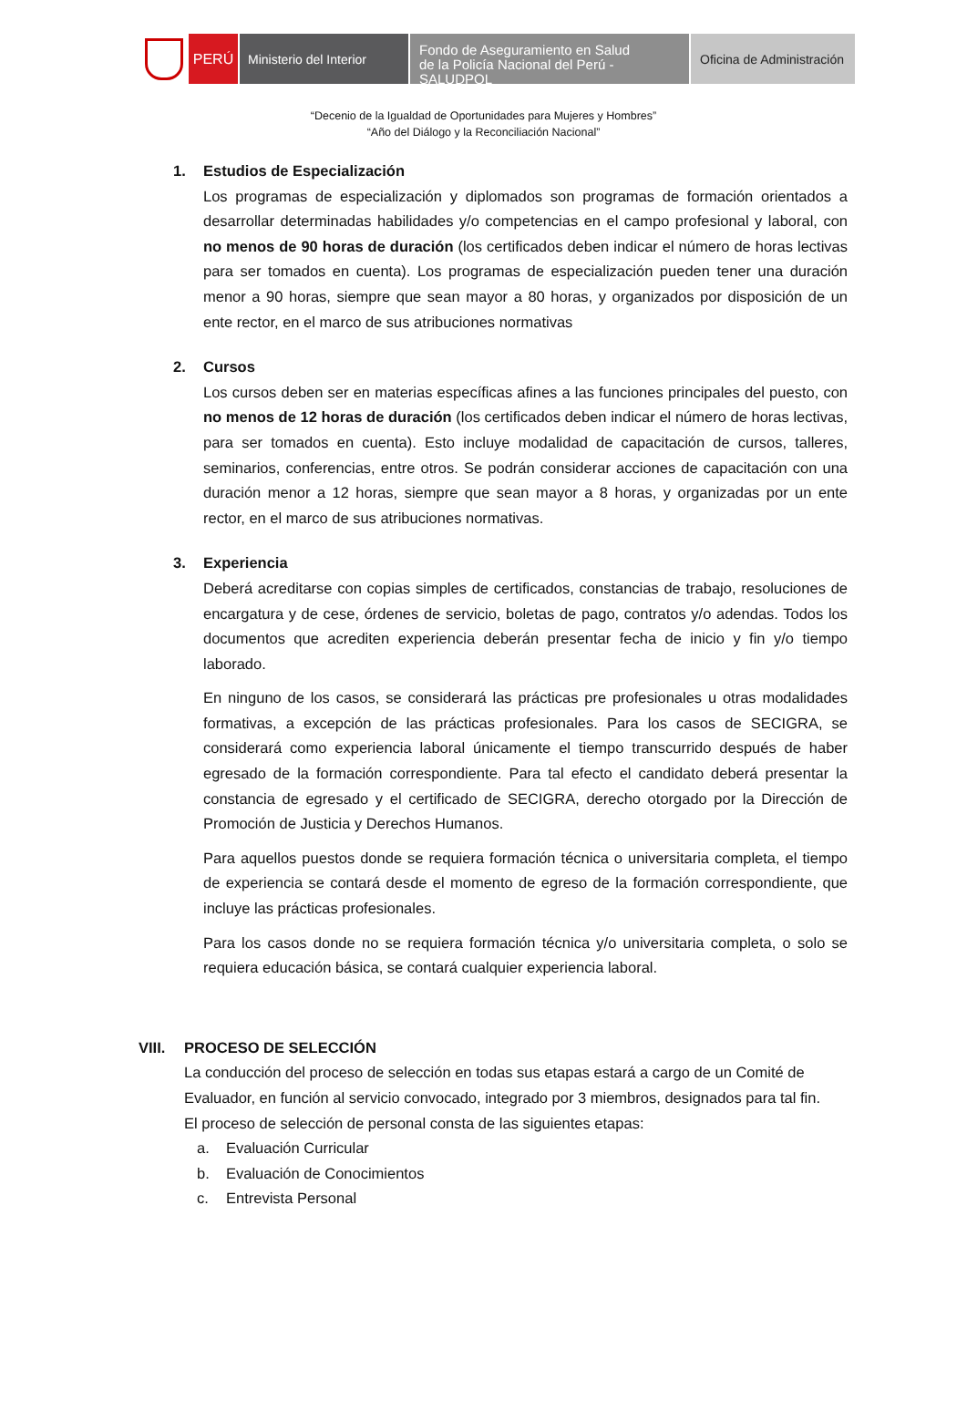PERÚ Ministerio del Interior
Fondo de Aseguramiento en Salud
de la Policía Nacional del Perú - SALUDPOL
Oficina de Administración
“Decenio de la Igualdad de Oportunidades para Mujeres y Hombres”
“Año del Diálogo y la Reconciliación Nacional”
1. Estudios de Especialización
Los programas de especialización y diplomados son programas de formación orientados a desarrollar determinadas habilidades y/o competencias en el campo profesional y laboral, con no menos de 90 horas de duración (los certificados deben indicar el número de horas lectivas para ser tomados en cuenta). Los programas de especialización pueden tener una duración menor a 90 horas, siempre que sean mayor a 80 horas, y organizados por disposición de un ente rector, en el marco de sus atribuciones normativas
2. Cursos
Los cursos deben ser en materias específicas afines a las funciones principales del puesto, con no menos de 12 horas de duración (los certificados deben indicar el número de horas lectivas, para ser tomados en cuenta). Esto incluye modalidad de capacitación de cursos, talleres, seminarios, conferencias, entre otros. Se podrán considerar acciones de capacitación con una duración menor a 12 horas, siempre que sean mayor a 8 horas, y organizadas por un ente rector, en el marco de sus atribuciones normativas.
3. Experiencia
Deberá acreditarse con copias simples de certificados, constancias de trabajo, resoluciones de encargatura y de cese, órdenes de servicio, boletas de pago, contratos y/o adendas. Todos los documentos que acrediten experiencia deberán presentar fecha de inicio y fin y/o tiempo laborado.
En ninguno de los casos, se considerará las prácticas pre profesionales u otras modalidades formativas, a excepción de las prácticas profesionales. Para los casos de SECIGRA, se considerará como experiencia laboral únicamente el tiempo transcurrido después de haber egresado de la formación correspondiente. Para tal efecto el candidato deberá presentar la constancia de egresado y el certificado de SECIGRA, derecho otorgado por la Dirección de Promoción de Justicia y Derechos Humanos.
Para aquellos puestos donde se requiera formación técnica o universitaria completa, el tiempo de experiencia se contará desde el momento de egreso de la formación correspondiente, que incluye las prácticas profesionales.
Para los casos donde no se requiera formación técnica y/o universitaria completa, o solo se requiera educación básica, se contará cualquier experiencia laboral.
VIII. PROCESO DE SELECCIÓN
La conducción del proceso de selección en todas sus etapas estará a cargo de un Comité de Evaluador, en función al servicio convocado, integrado por 3 miembros, designados para tal fin.
El proceso de selección de personal consta de las siguientes etapas:
a. Evaluación Curricular
b. Evaluación de Conocimientos
c. Entrevista Personal